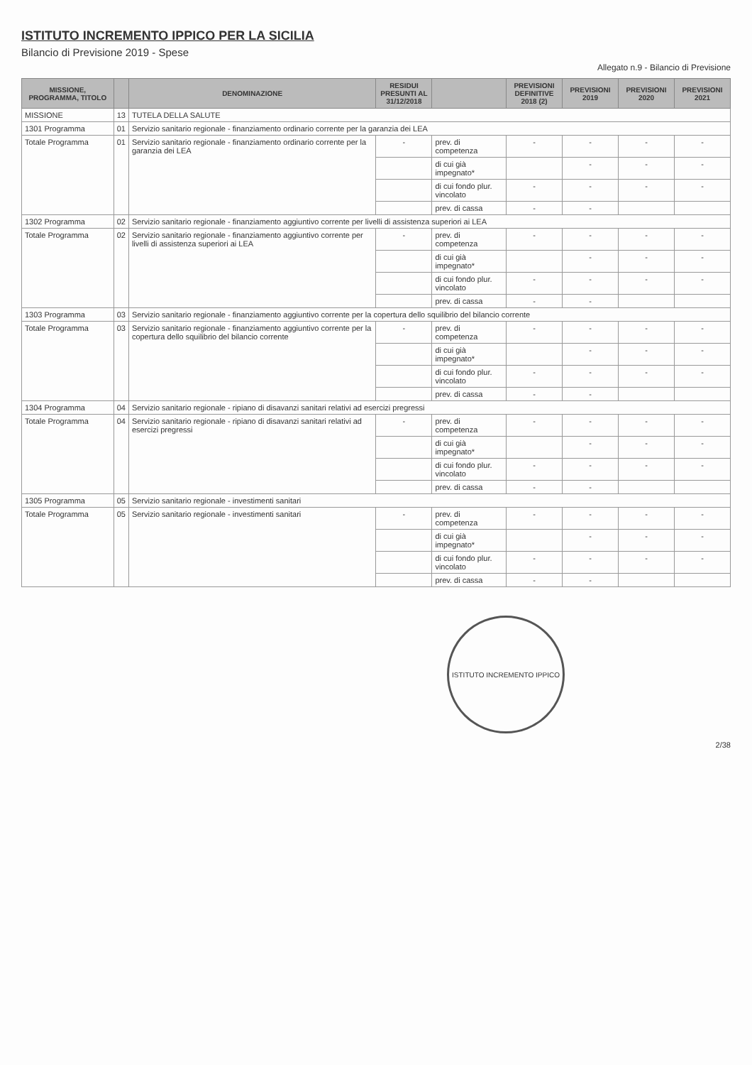ISTITUTO INCREMENTO IPPICO PER LA SICILIA
Bilancio di Previsione 2019 - Spese
Allegato n.9 - Bilancio di Previsione
| MISSIONE, PROGRAMMA, TITOLO | | DENOMINAZIONE | RESIDUI PRESUNTI AL 31/12/2018 | | PREVISIONI DEFINITIVE 2018 (2) | PREVISIONI 2019 | PREVISIONI 2020 | PREVISIONI 2021 |
| --- | --- | --- | --- | --- | --- | --- | --- | --- |
| MISSIONE | 13 | TUTELA DELLA SALUTE | | | | | | |
| 1301 Programma | 01 | Servizio sanitario regionale - finanziamento ordinario corrente per la garanzia dei LEA | | | | | | |
| Totale Programma | 01 | Servizio sanitario regionale - finanziamento ordinario corrente per la garanzia dei LEA | - | prev. di competenza | - | - | - | - |
| | | | | di cui già impegnato* | | - | - | - |
| | | | | di cui fondo plur. vincolato | - | - | - | - |
| | | | | prev. di cassa | - | - | | |
| 1302 Programma | 02 | Servizio sanitario regionale - finanziamento aggiuntivo corrente per livelli di assistenza superiori ai LEA | | | | | | |
| Totale Programma | 02 | Servizio sanitario regionale - finanziamento aggiuntivo corrente per livelli di assistenza superiori ai LEA | - | prev. di competenza | - | - | - | - |
| | | | | di cui già impegnato* | | - | - | - |
| | | | | di cui fondo plur. vincolato | - | - | - | - |
| | | | | prev. di cassa | - | - | | |
| 1303 Programma | 03 | Servizio sanitario regionale - finanziamento aggiuntivo corrente per la copertura dello squilibrio del bilancio corrente | | | | | | |
| Totale Programma | 03 | Servizio sanitario regionale - finanziamento aggiuntivo corrente per la copertura dello squilibrio del bilancio corrente | - | prev. di competenza | - | - | - | - |
| | | | | di cui già impegnato* | | - | - | - |
| | | | | di cui fondo plur. vincolato | - | - | - | - |
| | | | | prev. di cassa | - | - | | |
| 1304 Programma | 04 | Servizio sanitario regionale - ripiano di disavanzi sanitari relativi ad esercizi pregressi | | | | | | |
| Totale Programma | 04 | Servizio sanitario regionale - ripiano di disavanzi sanitari relativi ad esercizi pregressi | - | prev. di competenza | - | - | - | - |
| | | | | di cui già impegnato* | | - | - | - |
| | | | | di cui fondo plur. vincolato | - | - | - | - |
| | | | | prev. di cassa | - | - | | |
| 1305 Programma | 05 | Servizio sanitario regionale - investimenti sanitari | | | | | | |
| Totale Programma | 05 | Servizio sanitario regionale - investimenti sanitari | - | prev. di competenza | - | - | - | - |
| | | | | di cui già impegnato* | | - | - | - |
| | | | | di cui fondo plur. vincolato | - | - | - | - |
| | | | | prev. di cassa | - | - | | |
ISTITUTO INCREMENTO IPPICO
2/38